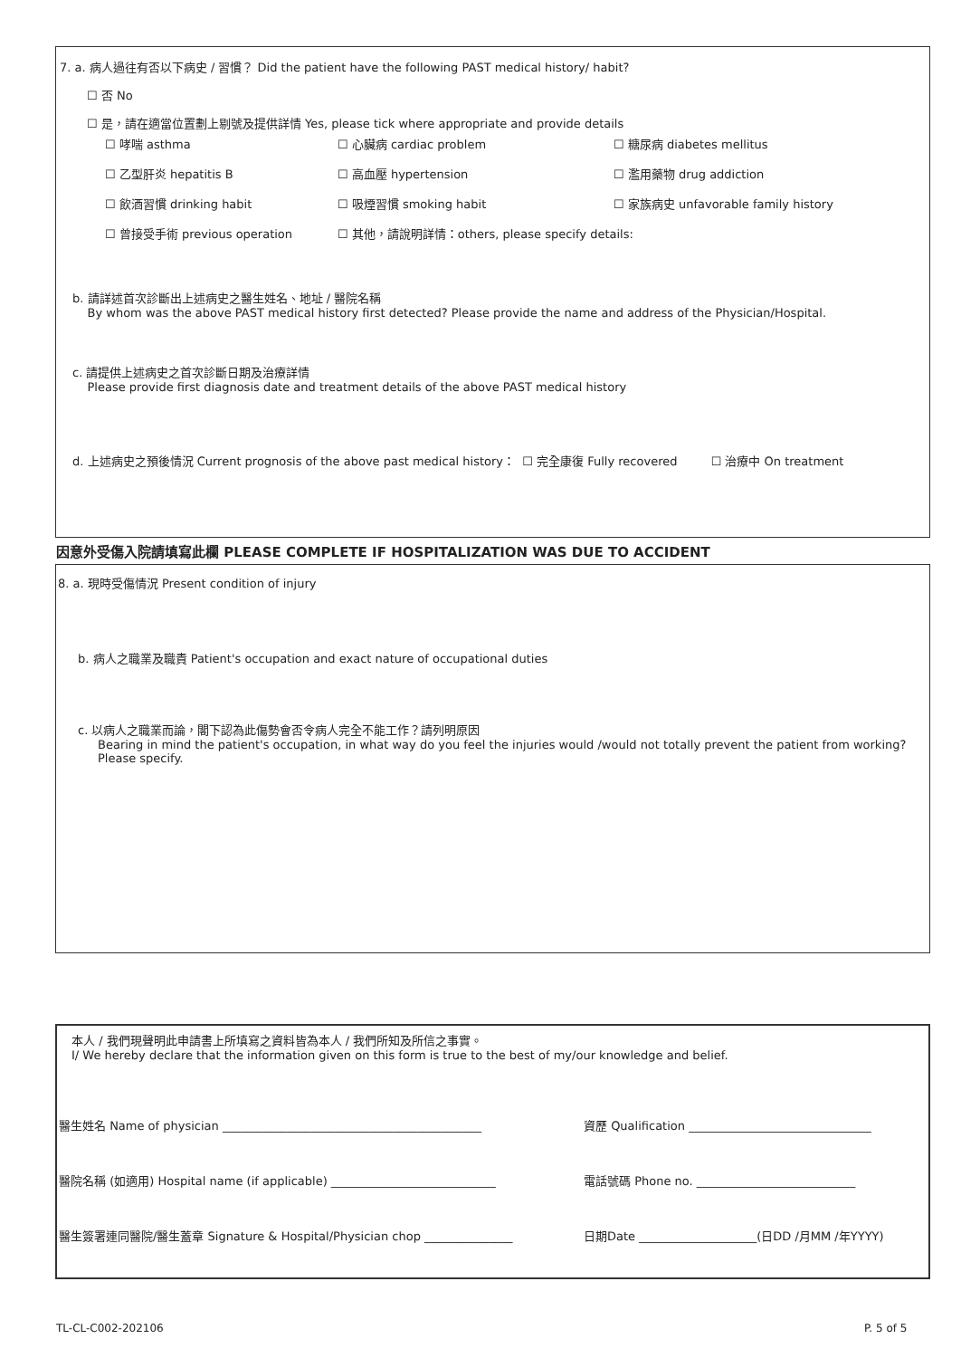7. a. 病人過往有否以下病史 / 習慣？ Did the patient have the following PAST medical history/ habit?
☐ 否 No
☐ 是，請在適當位置劃上剔號及提供詳情 Yes, please tick where appropriate and provide details
☐ 哮喘 asthma ☐ 心臟病 cardiac problem ☐ 糖尿病 diabetes mellitus
☐ 乙型肝炎 hepatitis B ☐ 高血壓 hypertension ☐ 濫用藥物 drug addiction
☐ 飲酒習慣 drinking habit ☐ 吸煙習慣 smoking habit ☐ 家族病史 unfavorable family history
☐ 曾接受手術 previous operation ☐ 其他，請說明詳情：others, please specify details:
b. 請詳述首次診斷出上述病史之醫生姓名、地址 / 醫院名稱
By whom was the above PAST medical history first detected? Please provide the name and address of the Physician/Hospital.
c. 請提供上述病史之首次診斷日期及治療詳情
Please provide first diagnosis date and treatment details of the above PAST medical history
d. 上述病史之預後情況 Current prognosis of the above past medical history： ☐ 完全康復 Fully recovered ☐ 治療中 On treatment
因意外受傷入院請填寫此欄 PLEASE COMPLETE IF HOSPITALIZATION WAS DUE TO ACCIDENT
8. a. 現時受傷情況 Present condition of injury
b. 病人之職業及職責 Patient's occupation and exact nature of occupational duties
c. 以病人之職業而論，閣下認為此傷勢會否令病人完全不能工作？請列明原因
Bearing in mind the patient's occupation, in what way do you feel the injuries would /would not totally prevent the patient from working? Please specify.
本人 / 我們現聲明此申請書上所填寫之資料皆為本人 / 我們所知及所信之事實。
I/ We hereby declare that the information given on this form is true to the best of my/our knowledge and belief.
醫生姓名 Name of physician ____________________________________________ 資歷 Qualification _______________________________
醫院名稱 (如適用) Hospital name (if applicable) ____________________________ 電話號碼 Phone no. ___________________________
醫生簽署連同醫院/醫生蓋章 Signature & Hospital/Physician chop _______________ 日期Date ____________________(日DD /月MM /年YYYY)
TL-CL-C002-202106 P. 5 of 5